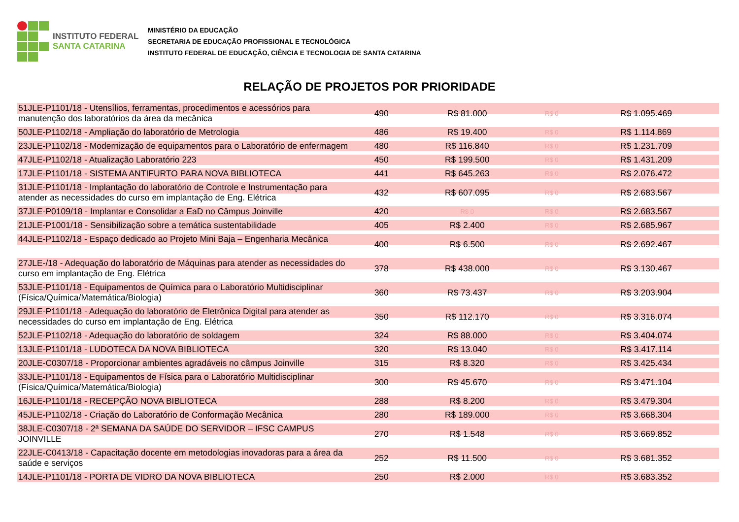INSTITUTO FEDERAL
SANTA CATARINA
MINISTÉRIO DA EDUCAÇÃO
SECRETARIA DE EDUCAÇÃO PROFISSIONAL E TECNOLÓGICA
INSTITUTO FEDERAL DE EDUCAÇÃO, CIÊNCIA E TECNOLOGIA DE SANTA CATARINA
RELAÇÃO DE PROJETOS POR PRIORIDADE
| 51JLE-P1101/18 - Utensílios, ferramentas, procedimentos e acessórios para manutenção dos laboratórios da área da mecânica | 490 | R$ 81.000 | R$ 0 | R$ 1.095.469 |
| 50JLE-P1102/18 - Ampliação do laboratório de Metrologia | 486 | R$ 19.400 | R$ 0 | R$ 1.114.869 |
| 23JLE-P1102/18 - Modernização de equipamentos para o Laboratório de enfermagem | 480 | R$ 116.840 | R$ 0 | R$ 1.231.709 |
| 47JLE-P1102/18 - Atualização Laboratório 223 | 450 | R$ 199.500 | R$ 0 | R$ 1.431.209 |
| 17JLE-P1101/18 - SISTEMA ANTIFURTO PARA NOVA BIBLIOTECA | 441 | R$ 645.263 | R$ 0 | R$ 2.076.472 |
| 31JLE-P1101/18 - Implantação do laboratório de Controle e Instrumentação para atender as necessidades do curso em implantação de Eng. Elétrica | 432 | R$ 607.095 | R$ 0 | R$ 2.683.567 |
| 37JLE-P0109/18 - Implantar e Consolidar a EaD no Câmpus Joinville | 420 | R$ 0 | R$ 0 | R$ 2.683.567 |
| 21JLE-P1001/18 - Sensibilização sobre a temática sustentabilidade | 405 | R$ 2.400 | R$ 0 | R$ 2.685.967 |
| 44JLE-P1102/18 - Espaço dedicado ao Projeto Mini Baja – Engenharia Mecânica | 400 | R$ 6.500 | R$ 0 | R$ 2.692.467 |
| 27JLE-/18 - Adequação do laboratório de Máquinas para atender as necessidades do curso em implantação de Eng. Elétrica | 378 | R$ 438.000 | R$ 0 | R$ 3.130.467 |
| 53JLE-P1101/18 - Equipamentos de Química para o Laboratório Multidisciplinar (Física/Química/Matemática/Biologia) | 360 | R$ 73.437 | R$ 0 | R$ 3.203.904 |
| 29JLE-P1101/18 - Adequação do laboratório de Eletrônica Digital para atender as necessidades do curso em implantação de Eng. Elétrica | 350 | R$ 112.170 | R$ 0 | R$ 3.316.074 |
| 52JLE-P1102/18 - Adequação do laboratório de soldagem | 324 | R$ 88.000 | R$ 0 | R$ 3.404.074 |
| 13JLE-P1101/18 - LUDOTECA DA NOVA BIBLIOTECA | 320 | R$ 13.040 | R$ 0 | R$ 3.417.114 |
| 20JLE-C0307/18 - Proporcionar ambientes agradáveis no câmpus Joinville | 315 | R$ 8.320 | R$ 0 | R$ 3.425.434 |
| 33JLE-P1101/18 - Equipamentos de Física para o Laboratório Multidisciplinar (Física/Química/Matemática/Biologia) | 300 | R$ 45.670 | R$ 0 | R$ 3.471.104 |
| 16JLE-P1101/18 - RECEPÇÃO NOVA BIBLIOTECA | 288 | R$ 8.200 | R$ 0 | R$ 3.479.304 |
| 45JLE-P1102/18 - Criação do Laboratório de Conformação Mecânica | 280 | R$ 189.000 | R$ 0 | R$ 3.668.304 |
| 38JLE-C0307/18 - 2ª SEMANA DA SAÚDE DO SERVIDOR – IFSC CAMPUS JOINVILLE | 270 | R$ 1.548 | R$ 0 | R$ 3.669.852 |
| 22JLE-C0413/18 - Capacitação docente em metodologias inovadoras para a área da saúde e serviços | 252 | R$ 11.500 | R$ 0 | R$ 3.681.352 |
| 14JLE-P1101/18 - PORTA DE VIDRO DA NOVA BIBLIOTECA | 250 | R$ 2.000 | R$ 0 | R$ 3.683.352 |